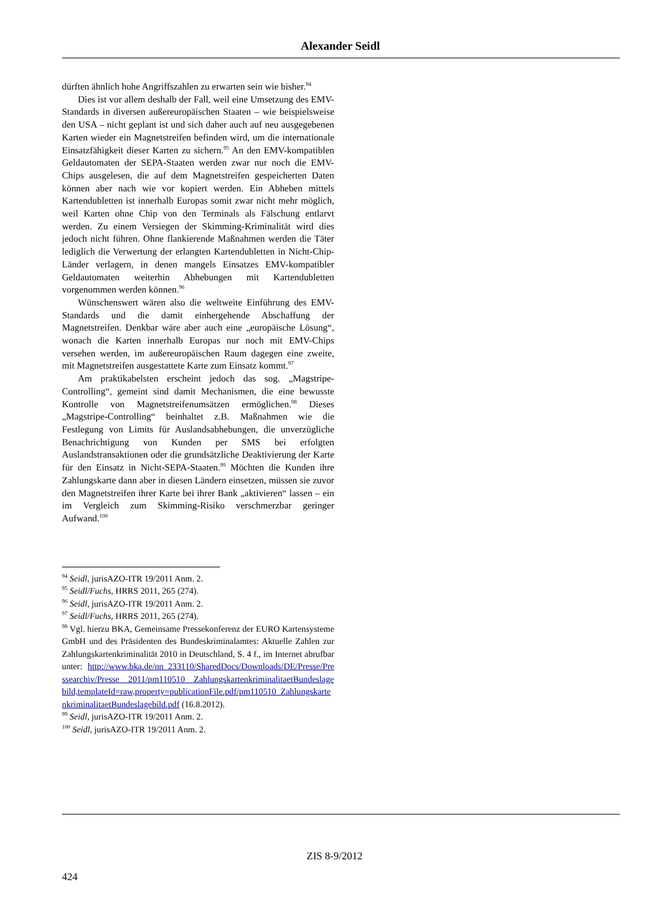Alexander Seidl
dürften ähnlich hohe Angriffszahlen zu erwarten sein wie bisher.<sup>94</sup>
Dies ist vor allem deshalb der Fall, weil eine Umsetzung des EMV-Standards in diversen außereuropäischen Staaten – wie beispielsweise den USA – nicht geplant ist und sich daher auch auf neu ausgegebenen Karten wieder ein Magnetstreifen befinden wird, um die internationale Einsatzfähigkeit dieser Karten zu sichern.<sup>95</sup> An den EMV-kompatiblen Geldautomaten der SEPA-Staaten werden zwar nur noch die EMV-Chips ausgelesen, die auf dem Magnetstreifen gespeicherten Daten können aber nach wie vor kopiert werden. Ein Abheben mittels Kartendubletten ist innerhalb Europas somit zwar nicht mehr möglich, weil Karten ohne Chip von den Terminals als Fälschung entlarvt werden. Zu einem Versiegen der Skimming-Kriminalität wird dies jedoch nicht führen. Ohne flankierende Maßnahmen werden die Täter lediglich die Verwertung der erlangten Kartendubletten in Nicht-Chip-Länder verlagern, in denen mangels Einsatzes EMV-kompatibler Geldautomaten weiterhin Abhebungen mit Kartendubletten vorgenommen werden können.<sup>96</sup>
Wünschenswert wären also die weltweite Einführung des EMV-Standards und die damit einhergehende Abschaffung der Magnetstreifen. Denkbar wäre aber auch eine „europäische Lösung“, wonach die Karten innerhalb Europas nur noch mit EMV-Chips versehen werden, im außereuropäischen Raum dagegen eine zweite, mit Magnetstreifen ausgestattete Karte zum Einsatz kommt.<sup>97</sup>
Am praktikabelsten erscheint jedoch das sog. „Magstripe-Controlling“, gemeint sind damit Mechanismen, die eine bewusste Kontrolle von Magnetstreifenumsätzen ermöglichen.<sup>98</sup> Dieses „Magstripe-Controlling“ beinhaltet z.B. Maßnahmen wie die Festlegung von Limits für Auslandsabhebungen, die unverzügliche Benachrichtigung von Kunden per SMS bei erfolgten Auslandstransaktionen oder die grundsätzliche Deaktivierung der Karte für den Einsatz in Nicht-SEPA-Staaten.<sup>99</sup> Möchten die Kunden ihre Zahlungskarte dann aber in diesen Ländern einsetzen, müssen sie zuvor den Magnetstreifen ihrer Karte bei ihrer Bank „aktivieren“ lassen – ein im Vergleich zum Skimming-Risiko verschmerzbar geringer Aufwand.<sup>100</sup>
<sup>94</sup> Seidl, jurisAZO-ITR 19/2011 Anm. 2.
<sup>95</sup> Seidl/Fuchs, HRRS 2011, 265 (274).
<sup>96</sup> Seidl, jurisAZO-ITR 19/2011 Anm. 2.
<sup>97</sup> Seidl/Fuchs, HRRS 2011, 265 (274).
<sup>98</sup> Vgl. hierzu BKA, Gemeinsame Pressekonferenz der EURO Kartensysteme GmbH und des Präsidenten des Bundeskriminalamtes: Aktuelle Zahlen zur Zahlungskartenkriminalität 2010 in Deutschland, S. 4 f., im Internet abrufbar unter: http://www.bka.de/nn_233110/SharedDocs/Downloads/DE/Presse/Pressearchiv/Presse__2011/pm110510__ZahlungskartenkriminalitaetBundeslagebild,templateId=raw,property=publicationFile.pdf/pm110510_ZahlungskartenkriminalitaetBundeslagebild.pdf (16.8.2012).
<sup>99</sup> Seidl, jurisAZO-ITR 19/2011 Anm. 2.
<sup>100</sup> Seidl, jurisAZO-ITR 19/2011 Anm. 2.
ZIS 8-9/2012
424